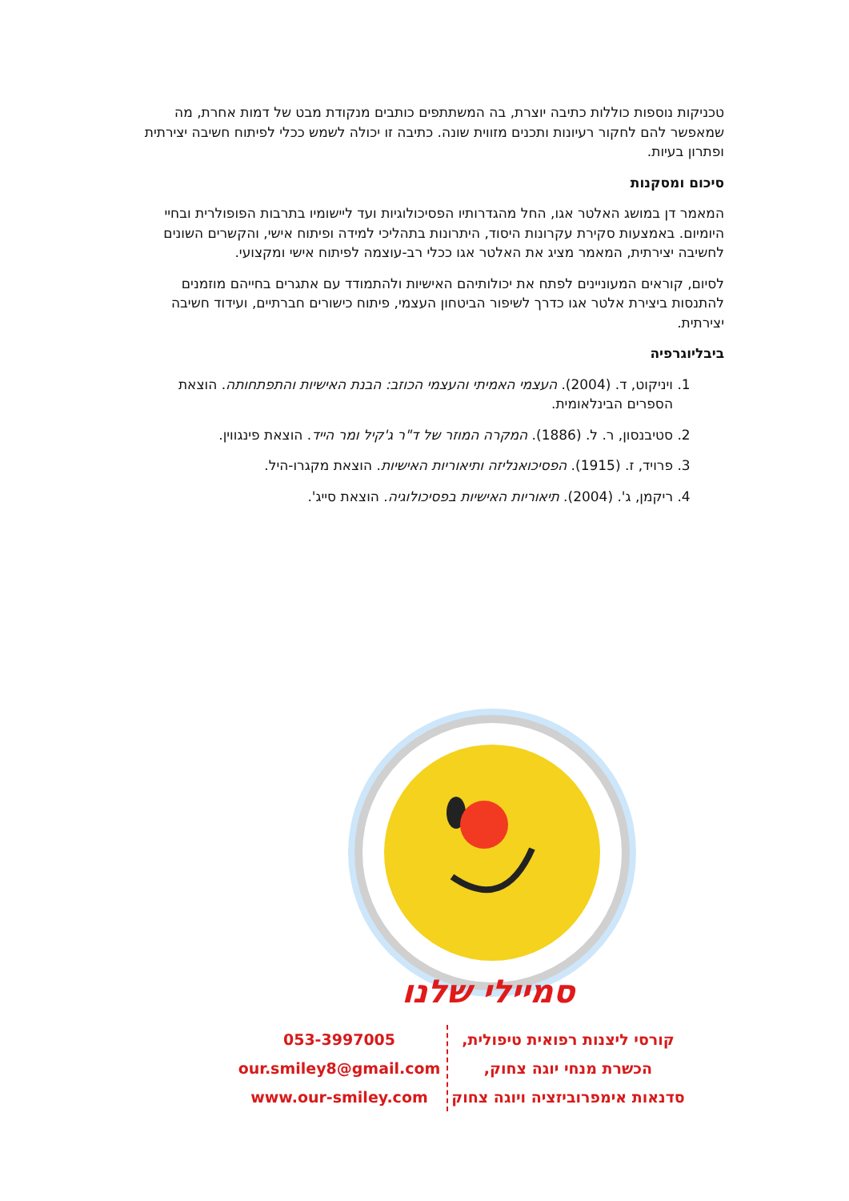טכניקות נוספות כוללות כתיבה יוצרת, בה המשתתפים כותבים מנקודת מבט של דמות אחרת, מה שמאפשר להם לחקור רעיונות ותכנים מזווית שונה. כתיבה זו יכולה לשמש ככלי לפיתוח חשיבה יצירתית ופתרון בעיות.
סיכום ומסקנות
המאמר דן במושג האלטר אגו, החל מהגדרותיו הפסיכולוגיות ועד ליישומיו בתרבות הפופולרית ובחיי היומיום. באמצעות סקירת עקרונות היסוד, היתרונות בתהליכי למידה ופיתוח אישי, והקשרים השונים לחשיבה יצירתית, המאמר מציג את האלטר אגו ככלי רב-עוצמה לפיתוח אישי ומקצועי.
לסיום, קוראים המעוניינים לפתח את יכולותיהם האישיות ולהתמודד עם אתגרים בחייהם מוזמנים להתנסות ביצירת אלטר אגו כדרך לשיפור הביטחון העצמי, פיתוח כישורים חברתיים, ועידוד חשיבה יצירתית.
ביבליוגרפיה
1. ויניקוט, ד. (2004). העצמי האמיתי והעצמי הכוזב: הבנת האישיות והתפתחותה. הוצאת הספרים הבינלאומית.
2. סטיבנסון, ר. ל. (1886). המקרה המוזר של ד"ר ג'קיל ומר הייד. הוצאת פינגווין.
3. פרויד, ז. (1915). הפסיכואנליזה ותיאוריות האישיות. הוצאת מקגרו-היל.
4. ריקמן, ג'. (2004). תיאוריות האישיות בפסיכולוגיה. הוצאת סייג'.
סמיילי שלנו
קורסי ליצנות רפואית טיפולית,
הכשרת מנחי יוגה צחוק,
סדנאות אימפרוביזציה ויוגה צחוק
053-3997005
our.smiley8@gmail.com
www.our-smiley.com